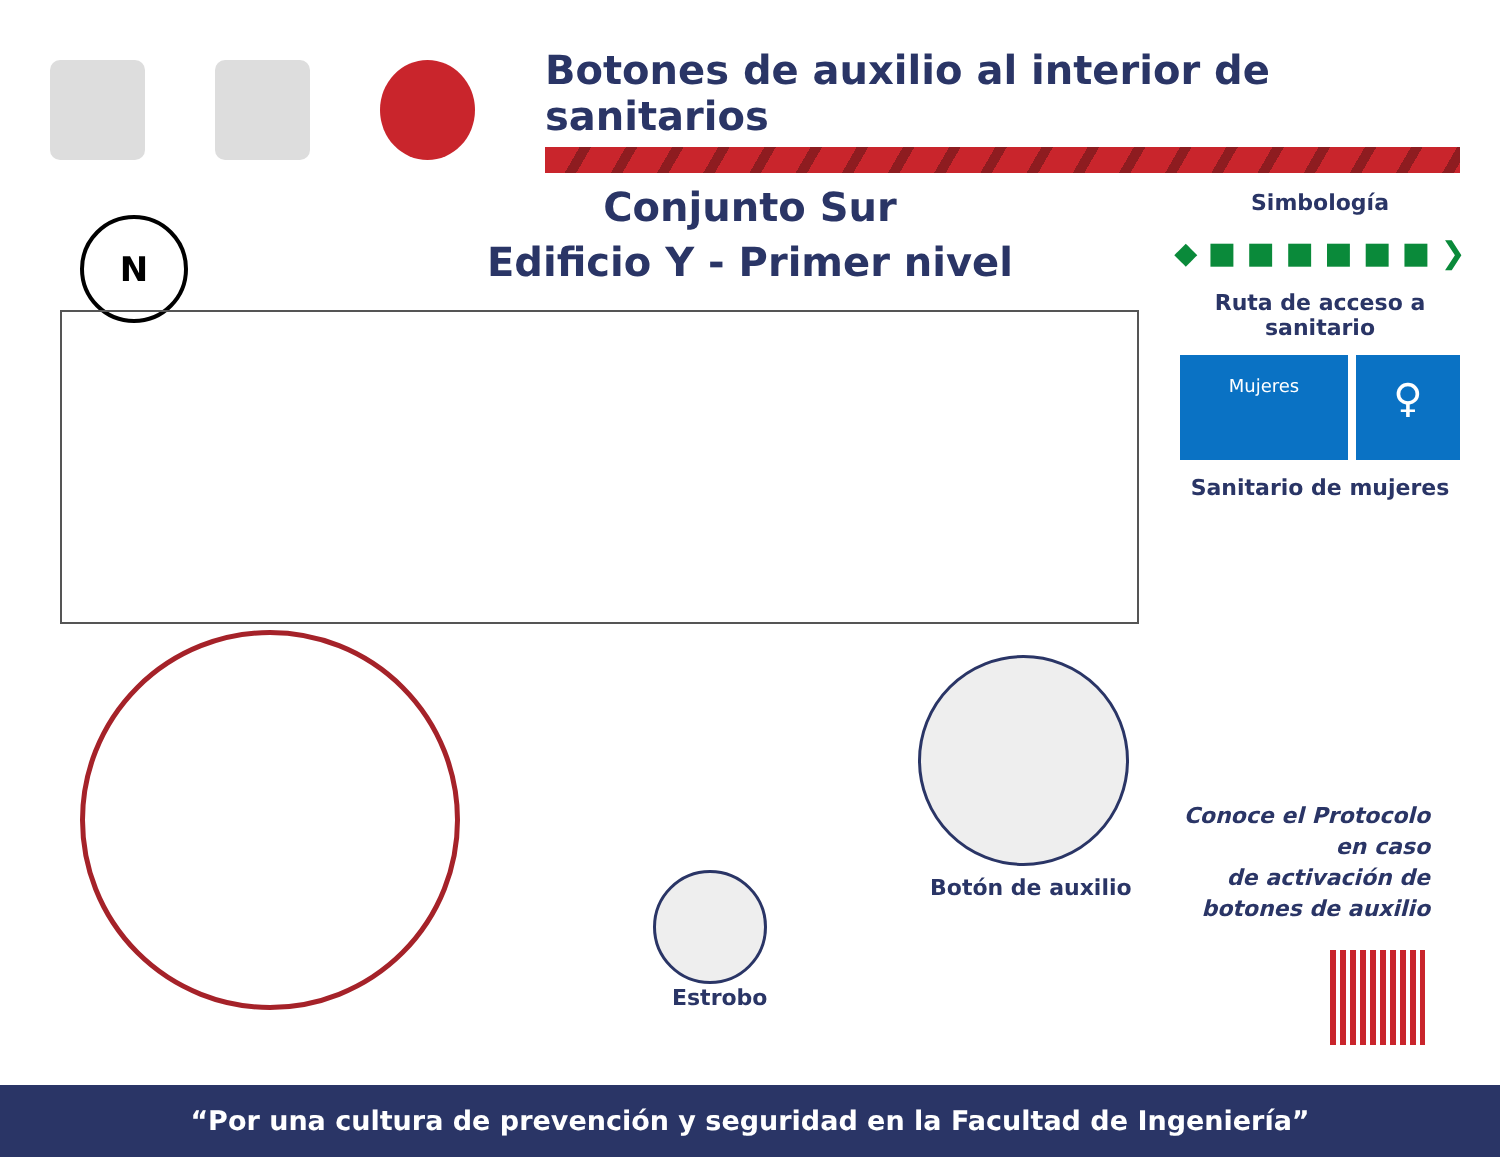Botones de auxilio al interior de sanitarios
Conjunto Sur
Edificio Y - Primer nivel
N
Simbología
◆ ■ ■ ■ ■ ■ ■ ❯
Ruta de acceso a sanitario
Mujeres
♀
Sanitario de mujeres
Botón de auxilio
Estrobo
Conoce el Protocolo
en caso
de activación de
botones de auxilio
“Por una cultura de prevención y seguridad en la Facultad de Ingeniería”